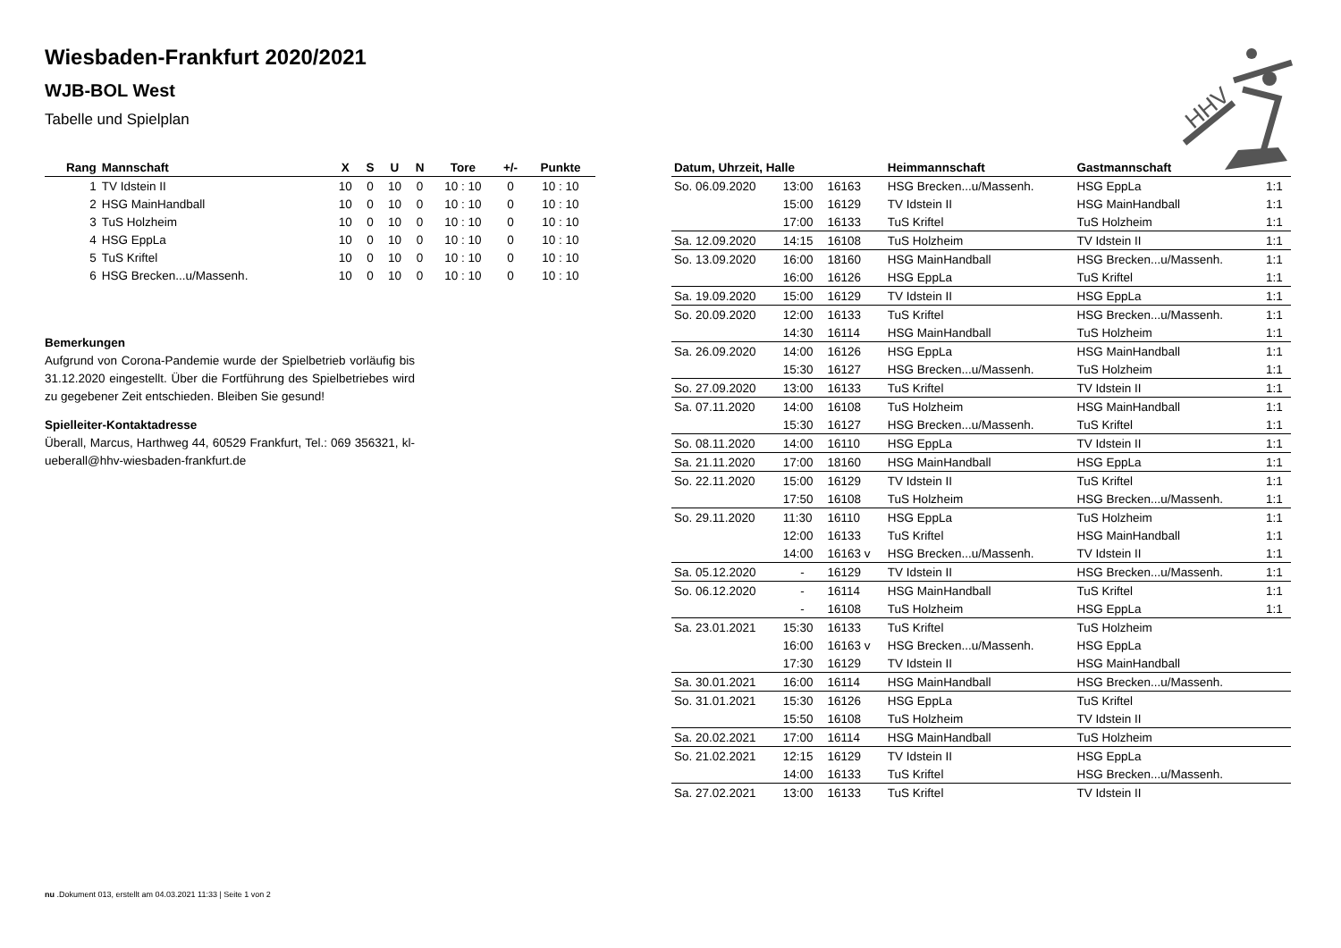Wiesbaden-Frankfurt 2020/2021
WJB-BOL West
Tabelle und Spielplan
HHV
| Rang | Mannschaft | X | S | U | N | Tore | +/- | Punkte |
| --- | --- | --- | --- | --- | --- | --- | --- | --- |
| 1 | TV Idstein II | 10 | 0 | 10 | 0 | 10 : 10 | 0 | 10 : 10 |
| 2 | HSG MainHandball | 10 | 0 | 10 | 0 | 10 : 10 | 0 | 10 : 10 |
| 3 | TuS Holzheim | 10 | 0 | 10 | 0 | 10 : 10 | 0 | 10 : 10 |
| 4 | HSG EppLa | 10 | 0 | 10 | 0 | 10 : 10 | 0 | 10 : 10 |
| 5 | TuS Kriftel | 10 | 0 | 10 | 0 | 10 : 10 | 0 | 10 : 10 |
| 6 | HSG Brecken...u/Massenh. | 10 | 0 | 10 | 0 | 10 : 10 | 0 | 10 : 10 |
Bemerkungen
Aufgrund von Corona-Pandemie wurde der Spielbetrieb vorläufig bis 31.12.2020 eingestellt. Über die Fortführung des Spielbetriebes wird zu gegebener Zeit entschieden. Bleiben Sie gesund!
Spielleiter-Kontaktadresse
Überall, Marcus, Harthweg 44, 60529 Frankfurt, Tel.: 069 356321, kl-ueberall@hhv-wiesbaden-frankfurt.de
| Datum, Uhrzeit, Halle | | | Heimmannschaft | Gastmannschaft | |
| --- | --- | --- | --- | --- | --- |
| So. 06.09.2020 | 13:00 | 16163 | HSG Brecken...u/Massenh. | HSG EppLa | 1:1 |
| | 15:00 | 16129 | TV Idstein II | HSG MainHandball | 1:1 |
| | 17:00 | 16133 | TuS Kriftel | TuS Holzheim | 1:1 |
| Sa. 12.09.2020 | 14:15 | 16108 | TuS Holzheim | TV Idstein II | 1:1 |
| So. 13.09.2020 | 16:00 | 18160 | HSG MainHandball | HSG Brecken...u/Massenh. | 1:1 |
| | 16:00 | 16126 | HSG EppLa | TuS Kriftel | 1:1 |
| Sa. 19.09.2020 | 15:00 | 16129 | TV Idstein II | HSG EppLa | 1:1 |
| So. 20.09.2020 | 12:00 | 16133 | TuS Kriftel | HSG Brecken...u/Massenh. | 1:1 |
| | 14:30 | 16114 | HSG MainHandball | TuS Holzheim | 1:1 |
| Sa. 26.09.2020 | 14:00 | 16126 | HSG EppLa | HSG MainHandball | 1:1 |
| | 15:30 | 16127 | HSG Brecken...u/Massenh. | TuS Holzheim | 1:1 |
| So. 27.09.2020 | 13:00 | 16133 | TuS Kriftel | TV Idstein II | 1:1 |
| Sa. 07.11.2020 | 14:00 | 16108 | TuS Holzheim | HSG MainHandball | 1:1 |
| | 15:30 | 16127 | HSG Brecken...u/Massenh. | TuS Kriftel | 1:1 |
| So. 08.11.2020 | 14:00 | 16110 | HSG EppLa | TV Idstein II | 1:1 |
| Sa. 21.11.2020 | 17:00 | 18160 | HSG MainHandball | HSG EppLa | 1:1 |
| So. 22.11.2020 | 15:00 | 16129 | TV Idstein II | TuS Kriftel | 1:1 |
| | 17:50 | 16108 | TuS Holzheim | HSG Brecken...u/Massenh. | 1:1 |
| So. 29.11.2020 | 11:30 | 16110 | HSG EppLa | TuS Holzheim | 1:1 |
| | 12:00 | 16133 | TuS Kriftel | HSG MainHandball | 1:1 |
| | 14:00 | 16163 v | HSG Brecken...u/Massenh. | TV Idstein II | 1:1 |
| Sa. 05.12.2020 | - | 16129 | TV Idstein II | HSG Brecken...u/Massenh. | 1:1 |
| So. 06.12.2020 | - | 16114 | HSG MainHandball | TuS Kriftel | 1:1 |
| | - | 16108 | TuS Holzheim | HSG EppLa | 1:1 |
| Sa. 23.01.2021 | 15:30 | 16133 | TuS Kriftel | TuS Holzheim | |
| | 16:00 | 16163 v | HSG Brecken...u/Massenh. | HSG EppLa | |
| | 17:30 | 16129 | TV Idstein II | HSG MainHandball | |
| Sa. 30.01.2021 | 16:00 | 16114 | HSG MainHandball | HSG Brecken...u/Massenh. | |
| So. 31.01.2021 | 15:30 | 16126 | HSG EppLa | TuS Kriftel | |
| | 15:50 | 16108 | TuS Holzheim | TV Idstein II | |
| Sa. 20.02.2021 | 17:00 | 16114 | HSG MainHandball | TuS Holzheim | |
| So. 21.02.2021 | 12:15 | 16129 | TV Idstein II | HSG EppLa | |
| | 14:00 | 16133 | TuS Kriftel | HSG Brecken...u/Massenh. | |
| Sa. 27.02.2021 | 13:00 | 16133 | TuS Kriftel | TV Idstein II | |
nu .Dokument 013, erstellt am 04.03.2021 11:33 | Seite 1 von 2